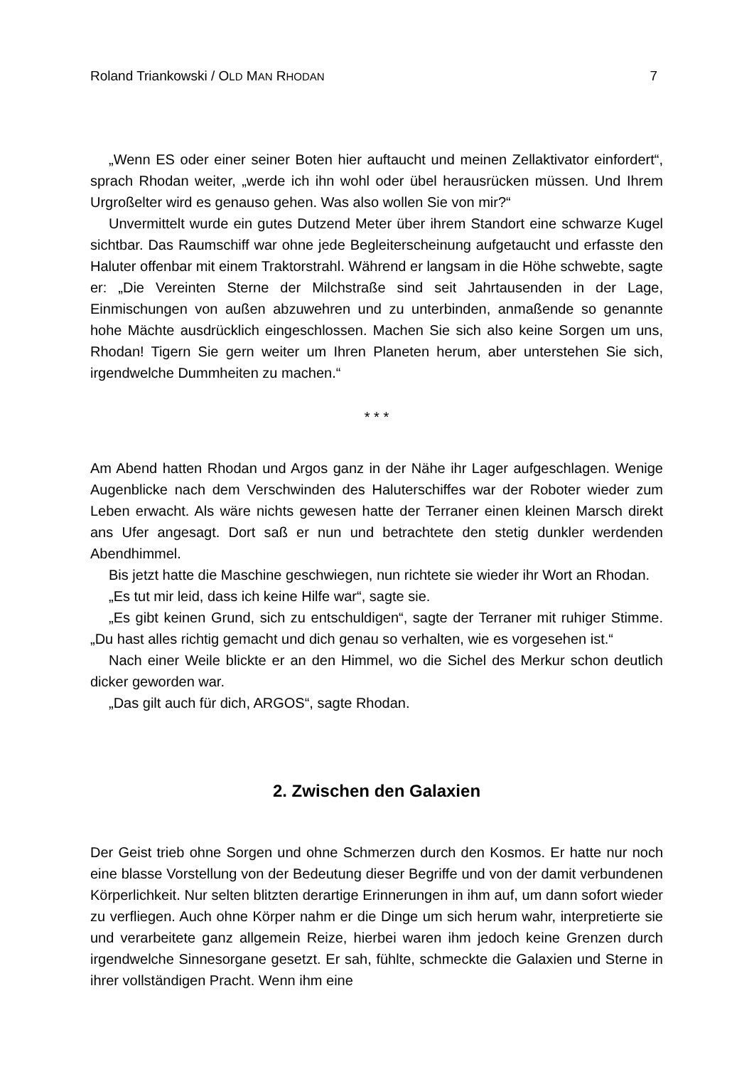Roland Triankowski / OLD MAN RHODAN 7
„Wenn ES oder einer seiner Boten hier auftaucht und meinen Zellaktivator einfordert“, sprach Rhodan weiter, „werde ich ihn wohl oder übel herausrücken müssen. Und Ihrem Urgroßelter wird es genauso gehen. Was also wollen Sie von mir?“
Unvermittelt wurde ein gutes Dutzend Meter über ihrem Standort eine schwarze Kugel sichtbar. Das Raumschiff war ohne jede Begleiterscheinung aufgetaucht und erfasste den Haluter offenbar mit einem Traktorstrahl. Während er langsam in die Höhe schwebte, sagte er: „Die Vereinten Sterne der Milchstraße sind seit Jahrtausenden in der Lage, Einmischungen von außen abzuwehren und zu unterbinden, anmaßende so genannte hohe Mächte ausdrücklich eingeschlossen. Machen Sie sich also keine Sorgen um uns, Rhodan! Tigern Sie gern weiter um Ihren Planeten herum, aber unterstehen Sie sich, irgendwelche Dummheiten zu machen.“
* * *
Am Abend hatten Rhodan und Argos ganz in der Nähe ihr Lager aufgeschlagen. Wenige Augenblicke nach dem Verschwinden des Haluterschiffes war der Roboter wieder zum Leben erwacht. Als wäre nichts gewesen hatte der Terraner einen kleinen Marsch direkt ans Ufer angesagt. Dort saß er nun und betrachtete den stetig dunkler werdenden Abendhimmel.
Bis jetzt hatte die Maschine geschwiegen, nun richtete sie wieder ihr Wort an Rhodan.
„Es tut mir leid, dass ich keine Hilfe war“, sagte sie.
„Es gibt keinen Grund, sich zu entschuldigen“, sagte der Terraner mit ruhiger Stimme. „Du hast alles richtig gemacht und dich genau so verhalten, wie es vorgesehen ist.“
Nach einer Weile blickte er an den Himmel, wo die Sichel des Merkur schon deutlich dicker geworden war.
„Das gilt auch für dich, ARGOS“, sagte Rhodan.
2. Zwischen den Galaxien
Der Geist trieb ohne Sorgen und ohne Schmerzen durch den Kosmos. Er hatte nur noch eine blasse Vorstellung von der Bedeutung dieser Begriffe und von der damit verbundenen Körperlichkeit. Nur selten blitzten derartige Erinnerungen in ihm auf, um dann sofort wieder zu verfliegen. Auch ohne Körper nahm er die Dinge um sich herum wahr, interpretierte sie und verarbeitete ganz allgemein Reize, hierbei waren ihm jedoch keine Grenzen durch irgendwelche Sinnesorgane gesetzt. Er sah, fühlte, schmeckte die Galaxien und Sterne in ihrer vollständigen Pracht. Wenn ihm eine